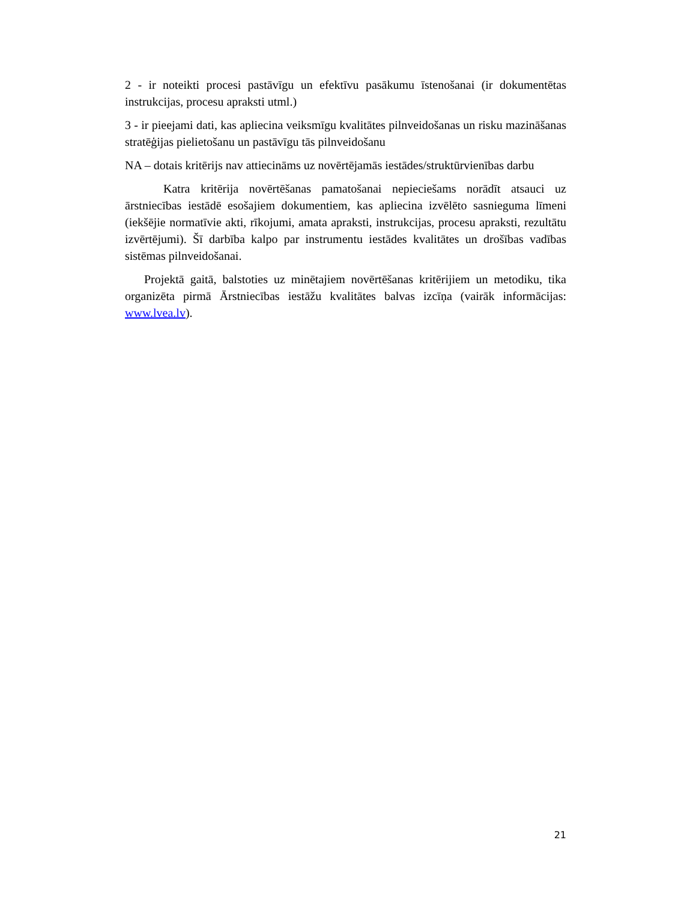2 - ir noteikti procesi pastāvīgu un efektīvu pasākumu īstenošanai (ir dokumentētas instrukcijas, procesu apraksti utml.)
3 - ir pieejami dati, kas apliecina veiksmīgu kvalitātes pilnveidošanas un risku mazināšanas stratēģijas pielietošanu un pastāvīgu tās pilnveidošanu
NA – dotais kritērijs nav attiecināms uz novērtējamās iestādes/struktūrvienības darbu
Katra kritērija novērtēšanas pamatošanai nepieciešams norādīt atsauci uz ārstniecības iestādē esošajiem dokumentiem, kas apliecina izvēlēto sasnieguma līmeni (iekšējie normatīvie akti, rīkojumi, amata apraksti, instrukcijas, procesu apraksti, rezultātu izvērtējumi). Šī darbība kalpo par instrumentu iestādes kvalitātes un drošības vadības sistēmas pilnveidošanai.
Projektā gaitā, balstoties uz minētajiem novērtēšanas kritērijiem un metodiku, tika organizēta pirmā Ārstniecības iestāžu kvalitātes balvas izcīņa (vairāk informācijas: www.lvea.lv).
21